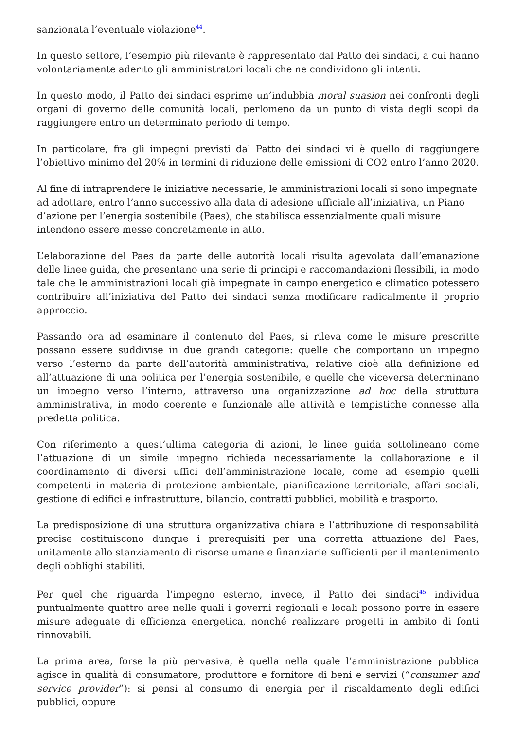sanzionata l’eventuale violazione<sup>44</sup>.
In questo settore, l’esempio più rilevante è rappresentato dal Patto dei sindaci, a cui hanno volontariamente aderito gli amministratori locali che ne condividono gli intenti.
In questo modo, il Patto dei sindaci esprime un’indubbia moral suasion nei confronti degli organi di governo delle comunità locali, perlomeno da un punto di vista degli scopi da raggiungere entro un determinato periodo di tempo.
In particolare, fra gli impegni previsti dal Patto dei sindaci vi è quello di raggiungere l’obiettivo minimo del 20% in termini di riduzione delle emissioni di CO2 entro l’anno 2020.
Al fine di intraprendere le iniziative necessarie, le amministrazioni locali si sono impegnate ad adottare, entro l’anno successivo alla data di adesione ufficiale all’iniziativa, un Piano d’azione per l’energia sostenibile (Paes), che stabilisca essenzialmente quali misure intendono essere messe concretamente in atto.
L’elaborazione del Paes da parte delle autorità locali risulta agevolata dall’emanazione delle linee guida, che presentano una serie di principi e raccomandazioni flessibili, in modo tale che le amministrazioni locali già impegnate in campo energetico e climatico potessero contribuire all’iniziativa del Patto dei sindaci senza modificare radicalmente il proprio approccio.
Passando ora ad esaminare il contenuto del Paes, si rileva come le misure prescritte possano essere suddivise in due grandi categorie: quelle che comportano un impegno verso l’esterno da parte dell’autorità amministrativa, relative cioè alla definizione ed all’attuazione di una politica per l’energia sostenibile, e quelle che viceversa determinano un impegno verso l’interno, attraverso una organizzazione ad hoc della struttura amministrativa, in modo coerente e funzionale alle attività e tempistiche connesse alla predetta politica.
Con riferimento a quest’ultima categoria di azioni, le linee guida sottolineano come l’attuazione di un simile impegno richieda necessariamente la collaborazione e il coordinamento di diversi uffici dell’amministrazione locale, come ad esempio quelli competenti in materia di protezione ambientale, pianificazione territoriale, affari sociali, gestione di edifici e infrastrutture, bilancio, contratti pubblici, mobilità e trasporto.
La predisposizione di una struttura organizzativa chiara e l’attribuzione di responsabilità precise costituiscono dunque i prerequisiti per una corretta attuazione del Paes, unitamente allo stanziamento di risorse umane e finanziarie sufficienti per il mantenimento degli obblighi stabiliti.
Per quel che riguarda l’impegno esterno, invece, il Patto dei sindaci<sup>45</sup> individua puntualmente quattro aree nelle quali i governi regionali e locali possono porre in essere misure adeguate di efficienza energetica, nonché realizzare progetti in ambito di fonti rinnovabili.
La prima area, forse la più pervasiva, è quella nella quale l’amministrazione pubblica agisce in qualità di consumatore, produttore e fornitore di beni e servizi (“consumer and service provider”): si pensi al consumo di energia per il riscaldamento degli edifici pubblici, oppure